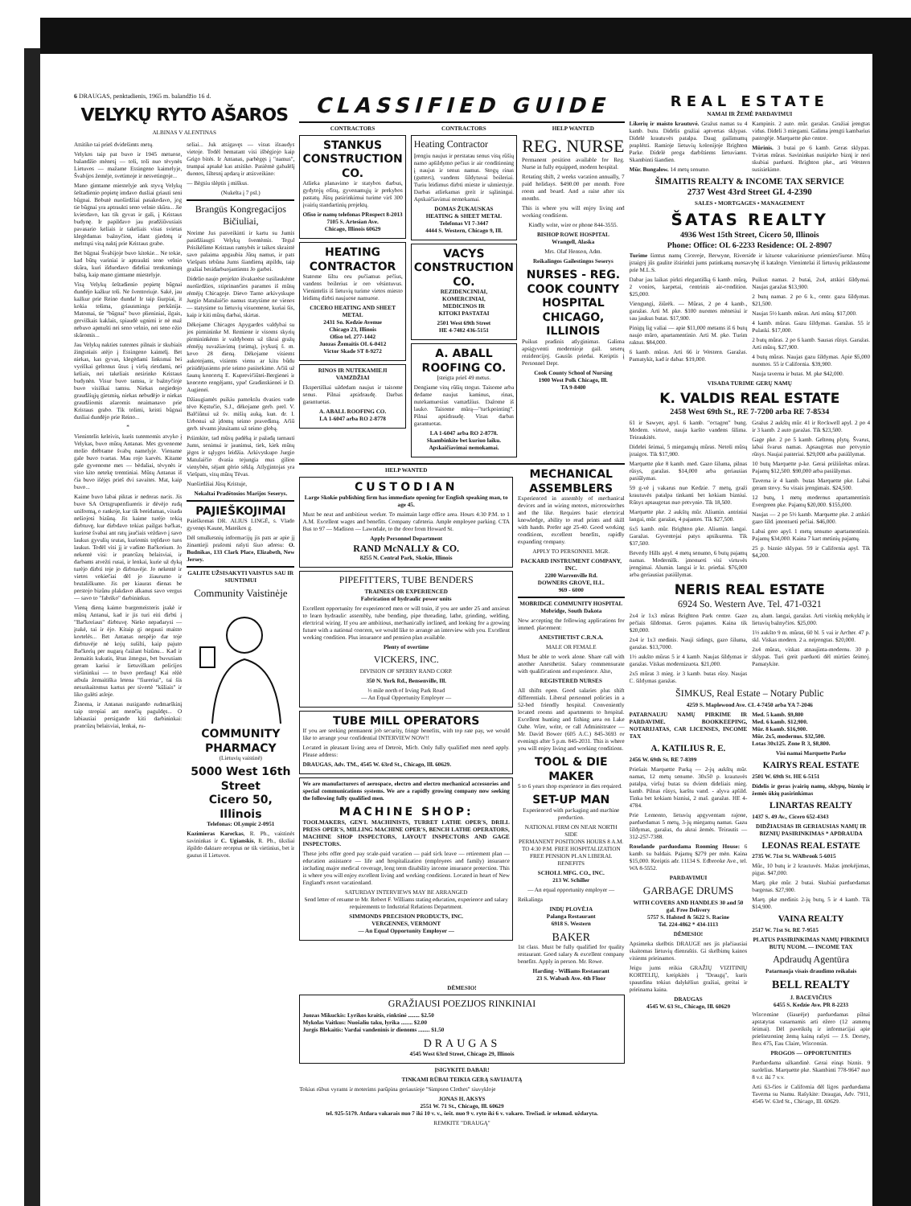6 DRAUGAS, penktadienis, 1965 m. balandžio 16 d.
VELYKŲ RYTO AŠAROS
ALBINAS V ALENTINAS
Atsitiko tai prieš dvidešimts metų.
Velykos taip pat buvo ir 1945 metuose, balandžio mėnesį — toli, toli nuo tėvynės Lietuvos — mažame Essingeno kaimelyje, Švabijos žemėje, svetimoje ir nesvetingoje...
Mano gimtame miestelyje ank styvą Velykų šeštadienio popietę imdavo dusliai griauti seni būgnai. Bobutė nuoširdžiai pasakodavo, jog tie būgnai yra aptraukti seno velnio skūra... Jie kviesdavo, kas tik gyvas ir gali, į Kristaus budynę. Ir papildavo jau pradžiūvusiais pavasario keliais ir takeliais visas svietas klegėdamas bažnyčion, idant giedotų ir melstųsi visą naktį prie Kristaus grabo.
Bet būgnai Švabijoje buvo kitokie... Ne tokie, kad būtų variniai ir aptraukti seno velnio skūra, kuri išduodavo dideliai trenksmingą balsą, kaip mano gimtame miestelyje.
Visą Velykų šeštadienio popietę būgnai dundėjo kažkur toli. Ne šventoriuje. Sakė, jau kažkur prie Reino dunda! Ir taip šiurpiai, it kokia tolima, griausminga perkūnija. Matomai, tie "būgnai" buvo plieniniai, ilgais, gerviškais kaklais, spiaudė ugnimi ir nė maž nebuvo apmušti nei seno velnio, nei seno ožio skūromis...
Jau Velykų nakties sutemos pilnais ir skubiais žingsniais atėjo į Essingeno kaimelį. Bet niekas, kas gyvas, klegėdami linksmai bei vyriškai geltonus ūsus į viršų riesdami, nei keliais, nei takeliais nesirinko Kristaus budynėn. Visur buvo tamsu, ir bažnyčioje buvo visiškai tamsu. Niekas negiedojo graudžiųjų giesmių, niekas nebudėjo ir niekas graudžiomis ašaromis neaimanavo prie Kristaus grabo. Tik tolimi, keisti būgnai dusliai dundėjo prie Reino...
*
Vienintelis keleivis, kuris sutemomis atvyko į Velykas, buvo mūsų Antanas. Mes gyvenome molio drėbtame švabų namelyje. Viename gale buvo tvartas. Mau rojo karvės. Kitame gale gyvenome mes — bėdaliai, tėvynės ir viso kito netekę tremtiniai. Mūsų Antanas iš čia buvo išėjęs prieš dvi savaites. Mat, kaip buvo...
Kaime buvo labai piktas ir nedoras nacis. Jis buvo SA Ortsgrupenfiureris ir dėvėjo rudą uniformą, o rankoje, kur tik beeidamas, visada nešiojosi bizūną. Jis kaime turėjo tokią dirbtuvę, kur dirbdavo tokias pailgas bačkas, kuriose švabai ant ratų jaučiais veždavo į savo laukus gyvulių srutas, kuriomis tręšdavo tuos laukus. Todėl visi jį ir vadino Bačkorium. Jo nekentė visi: ir prancūzų belaisviai, ir darbams atvežti rusai, ir lenkai, kurie už dyką turėjo dirbti toje jo dirbtuvėje. Jo nekentė ir vietos vokiečiai dėl jo žiaurumo ir brutališkumo. Jis per kiauras dienas be perstojo bizūnu plakdavo alkanus savo vergus — savo to "fabriko" darbininkus.
Vieną dieną kaimo burgemeisteris įsakė ir mūsų Antanui, kad ir jis turi eiti dirbti į "Bačkoriaus" dirbtuvę. Nieko nepadarysi — įsakė, tai ir ėjo. Kitaip gi negausi maisto kortelės... Bet Antanas nespėjo dar toje dirbtuvėje nė kojų sušilti, kaip pajuto Bačkorių per nugarą čaižant bizūnu... Kad ir žemaitis kukutis, lėtas žmogus, bet buvusiam geram kariui ir lietuviškam policijos viršininkui — to buvo perdaug! Kai rėžė atbula žemaitiška letena "fiureriui", tai šis nesuskaitomus kartus per sivertė "kūliais" ir liko gulėti asloje.
Žinoma, ir Antanas nusigando rudmarškinį taip stropiai ant menčių paguldęs... O labiausiai persigando kiti darbininkai: prancūzų belaisviai, lenkai, ru-
seliai... Juk atsigavęs — visus išsaudys vietoje. Todėl bematant visi išbėgiojo kaip Grigo bitės. Ir Antanas, parbėgęs į "namus", trumpai apsakė kas atsitiko. Pasiėmė gabalėlį duonos, šiltesnį apdarą ir atsisveikino:
— Bėgsiu slėptis į miškus.
(Nukelta į 7 psl.)
Brangūs Kongregacijos Bičiuliai,
Norime Jus pasveikinti ir kartu su Jumis pasidžiaugti Velykų šventėmis. Tegul Prisikėlimo Kristaus ramybės ir taikos skraistė savo palaima apgaubia Jūsų namus, ir pats Viešpats tebūna Jums šiandieną atpildu, taip gražiai besidarbuojantiems Jo garbei.
Didelio naujo projekto išvakarėse susilaukėme nuoširdžios, stiprinančios paramos iš mūsų rėmėjų Chicagoje. Dievo Tarno arkivyskupo Jurgio Matulaičio namus statysime ne vienos — statysime su lietuvių visuomene, kuriai šis, kaip ir kiti mūsų darbai, skirtas.
Dėkojame Chicagos Apygardos valdybai su jos pirmininke M. Remiene ir visoms skyrių pirmininkėms ir valdyboms už tikrai gražų rėmėjų suvažiavimą (seimą), įvykusį š. m. kovo 28 dieną. Dėkojame visiems aukotojams, visiems vienu ar kitu būdu prisidėjusiems prie seimo pasisekimo. Ačiū už šaunų koncertą E. Kuprevičiūtei-Bergienei ir koncerto rengėjams, ypač Gradinskienei ir D. Augienei.
Džiaugiamės puikiu pamokslu dvasios vado tėvo Kęstučio, S.J., dėkojame gerb. prel. V. Balčiūnui už šv. mišių auką, kun. dr. I. Urbonui už įdomų seimo pravedimą. Ačiū gerb. tėvams jėzuitams už seimo globą.
Priimkite, tad mūsų padėką ir pažadą tarnauti Jums, senimui ir jaunimui, tiek, kiek mūsų jėgos ir sąlygos leidžia. Arkivyskupo Jurgio Matulaičio dvasia tejungia mus gilion vienybėn, sėjant gėrio sėklą. Atlygintojas yra Viešpats, visų mūsų Tėvas.
Nuoširdžiai Jūsų Kristuje,
Nekaltai Pradėtosios Marijos Seserys.
PAJIEŠKOJIMAI
Paieškomas DR. ALIUS LINGĖ, s. Vlado gyvenęs Kaune, Mateikos g.
Dėl smulkesnių informacijų jis pats ar apie jį žinantieji prašomi rašyti šiuo adresu: O. Budnikas, 133 Clark Place, Elizabeth, New Jersey.
GALITE UŽSISAKYTI VAISTUS SAU IR SIUNTIMUI
Community Vaistinėje
COMMUNITY PHARMACY
(Lietuvių vaistinė)
5000 West 16th Street
Cicero 50, Illinois
Telefonas: OLympic 2-0951
Kazimieras Kareckas, R. Ph., vaistinės savininkas ir C. Ugianskis, R. Ph., tiksliai išpildo daktaro receptus ne tik vietinius, bet ir gautus iš Lietuvos.
CLASSIFIED GUIDE
CONTRACTORS
STANKUS CONSTRUCTION CO.
Atlieka planavimo ir statybos darbus, gydytojų ofisų, gyvenamųjų ir prekybos pastatų. Jūsų pasirinkimui turime virš 300 įvairių standartinių projektų.
Ofiso ir namų telefonas PRospect 8-2013
7105 S. Artesian Ave.
Chicago, Illinois 60629
HEATING CONTRACTOR
Statome šiltu oru pučiamus pečius, vandens boilerius ir oro vėsintuvus. Vienintelis iš lietuvių turime vietos miesto leidimą dirbti naujuose namuose.
CICERO HEATING AND SHEET METAL
2431 So. Kedzie Avenue
Chicago 23, Illinois
Ofiso tel. 277-1442
Juozas Žemaitis OL 6-0412
Victor Skade ST 8-9272
RINOS IR NUTEKAMIEJI VAMZDŽIAI
Ekspertiškai uždedam naujus ir taisome senus. Pilnai apsidraudę. Darbas garantuotas.
A. ABALL ROOFING CO.
LA 1-6047 arba RO 2-8778
CONTRACTORS
Heating Contractor
Įrengiu naujus ir perstatau senus visų rūšių namo apšildymo pečius ir air conditioning į naujus ir senus namus. Stogų rinas (gutters), vandens šildytuvai boileriai. Turiu leidimus dirbti mieste ir užmiestyje. Darbas atliekamas greit ir sąžiningai. Apskaičiavimai nemokamai.
DOMAS ŽUKAUSKAS
HEATING & SHEET METAL
Telefonas VI 7-3447
4444 S. Western, Chicago 9, Ill.
VACYS CONSTRUCTION CO.
REZIDENCINIAI,
KOMERCINIAI,
MEDICINOS IR
KITOKI PASTATAI
2501 West 69th Street
HE 4-7482 436-5151
A. ABALL ROOFING CO.
Įsteigta prieš 49 metus.
Dengiame visų rūšių stogus. Taisome arba dedame naujus kaminus, rinas, nutekamuosius vamzdžius. Dažome iš lauko. Taisome mūrą—"tuckpointing". Pilnai apsidraudę. Visas darbas garantuotas.
LA 1-6047 arba RO 2-8778.
Skambinkite bet kuriuo laiku. Apskaičiavimai nemokamai.
HELP WANTED
REG. NURSE
Permanent position available for Reg. Nurse in fully equipped, modern hospital.
Rotating shift, 2 weeks vacation annually, 7 paid holidays. $490.00 per month. Free room and board. And a raise after six months.
This is where you will enjoy living and working conditions.
Kindly write, wire or phone 844-3555.
BISHOP ROWE HOSPITAL
Wrangell, Alaska
Mrs. Olaf Henson, Adm.
Reikalingos Gailestingos Seserys
NURSES - REG.
COOK COUNTY HOSPITAL
CHICAGO, ILLINOIS
Puikus pradinis atlyginimas. Galima apsigyventi modernioje gail. seserų rezidencijoj. Gausūs priedai. Kreiptis į Personnel Dept.
Cook County School of Nursing
1900 West Polk Chicago, Ill.
TA 9-8400
HELP WANTED
CUSTODIAN
Large Skokie publishing firm has immediate opening for English speaking man, to age 45.
Must be neat and ambitious worker. To maintain large office area. Hours 4:30 P.M. to 1 A.M. Excellent wages and benefits. Company cafeteria. Ample employee parking. CTA Bus to 97 — Madison — Lawndale, to the door from Howard St.
Apply Personnel Department
RAND McNALLY & CO.
8255 N. Central Park, Skokie, Illinois
PIPEFITTERS, TUBE BENDERS
TRAINEES OR EXPERIENCED
Fabrication of hydraulic power units
Excellent opportunity for experienced men or will train, if you are under 25 and anxious to learn hydraulic assembly, tube bending, pipe threading, lathe, grinding, welding, electrical wiring. If you are ambitious, mechanically inclined, and looking for a growing future with a national concern, we would like to arrange an interview with you. Excellent working condition. Plus insurance and pension plan available.
Plenty of overtime
VICKERS, INC.
DIVISION OF SPERRY RAND CORP.
350 N. York Rd., Bensenville, Ill.
½ mile north of Irving Park Road
— An Equal Opportunity Employer —
TUBE MILL OPERATORS
If you are seeking permanent job security, fringe benefits, with top rate pay, we would like to arrange your confidential INTERVIEW NOW!!
Located in pleasant living area of Detroit, Mich. Only fully qualified men need apply. Please address:
DRAUGAS, Adv. TM., 4545 W. 63rd St., Chicago, Ill. 60629.
We are manufacturers of aerospace, electro and electro mechanical accessories and special communications systems. We are a rapidly growing company now seeking the following fully qualified men.
MACHINE SHOP:
TOOLMAKERS, GEN'L MACHINISTS, TURRET LATHE OPER'S, DRILL PRESS OPER'S, MILLING MACHINE OPER'S, BENCH LATHE OPERATORS, MACHINE SHOP INSPECTORS, LAYOUT INSPECTORS AND GAGE INSPECTORS.
These jobs offer good pay scale-paid vacation — paid sick leave — retirement plan — education assistance — life and hospitalization (employees and family) insurance including major medical coverage, long term disability income insurance protection. This is where you will enjoy excellent living and working conditions. Located in heart of New England's resort vacationland.
SATURDAY INTERVIEWS MAY BE ARRANGED
Send letter of resume to Mr. Robert F. Williams stating education, experience and salary requirements to Industrial Relations Department.
SIMMONDS PRECISION PRODUCTS, INC.
VERGENNES, VERMONT
— An Equal Opportunity Employer —
MECHANICAL ASSEMBLERS
Experienced in assembly of mechanical devices and in wiring motors, microswitches and the like. Requires basic electrical knowledge, ability to read prints and skill with hands. Prefer age 25-40. Good working conditions, excellent benefits, rapidly expanding company.
APPLY TO PERSONNEL MGR.
PACKARD INSTRUMENT COMPANY, INC.
2200 Warrenville Rd.
DOWNERS GROVE, ILL.
969 - 6000
MOBRIDGE COMMUNITY HOSPITAL
Mobridge, South Dakota
Now accepting the following applications for immed. placement:
ANESTHETIST C.R.N.A.
MALE OR FEMALE
Must be able to work alone. Share call with another Anesthetist. Salary commensurate with qualifications and experience. Also,
REGISTERED NURSES
All shifts open. Good salaries plus shift differentials. Liberal personnel policies in a 52-bed friendly hospital. Conveniently located rooms and apartments to hospital. Excellent hunting and fishing area on Lake Oahe. Wire, write, or call Administrator — Mr. David Bower (605 A.C.) 845-3693 or evenings after 5 p.m. 845-2031. This is where you will enjoy living and working conditions.
TOOL & DIE MAKER
5 to 6 years shop experience in dies required.
SET-UP MAN
Experienced with packaging and machine production.
NATIONAL FIRM ON NEAR NORTH SIDE
PERMANENT POSITIONS HOURS 8 A.M. TO 4:30 P.M. FREE HOSPITALIZATION FREE PENSION PLAN LIBERAL BENEFITS
SCHOLL MFG. CO., INC.
213 W. Schiller
— An equal opportunity employer —
Reikalinga
INDŲ PLOVĖJA
Palanga Restaurant
6918 S. Western
BAKER
1st class. Must be fully qualified for quality restaurant. Good salary & excellent company benefits. Apply in person. Mr. Rowe.
Harding - Williams Restaurant
23 S. Wabash Ave. 4th Floor
DĖMESIO!
GRAŽIAUSI POEZIJOS RINKINIAI
Juozas Mikuckis: Lyrikos kraitis, rinktinė ........ $2.50
Mykolas Vaitkus: Nuošaliu taku, lyrika ........ $2.00
Jurgis Blekaitis: Vardai vandeninis ir dienoms ........ $1.50
DRAUGAS
4545 West 63rd Street, Chicago 29, Illinois
ĮSIGYKITE DABAR!
TINKAMI RŪBAI TEIKIA GERĄ SAVIJAUTĄ
Tokius rūbus vyrams ir moterims parūpina geriausioje "Simpson Clothes" siuvykloje
JONAS H. AKSYS
2551 W. 71 St., Chicago, Ill. 60629
tel. 925-5179. Atdara vakarais nuo 7 iki 10 v. v., šešt. nuo 9 v. ryto iki 6 v. vakaro. Trečiad. ir sekmad. uždaryta.
REMKITE "DRAUGĄ"
REAL ESTATE
NAMAI IR ŽEMĖ PARDAVIMUI
Likerių ir maisto krautuvė. Gražus namas su 4 kamb. butu. Didelis gražiai aptvertas sklypas. Didelė krautuvės patalpa. Daug gailimumų praplėsti. Ramioje lietuvių kolonijoje Brighton Parke. Didelė proga darbštiems lietuviams. Skambinti šiandien.
Mūr. Bungalow. 14 metų senumo.
Kampinis. 2 auto. mūr. garažas. Gražiai įrengtas vidus. Dideli 3 miegami. Galima įrengti kambarius pastogėje. Marquette pko centre.
Mūrinis. 3 butai po 6 kamb. Geras sklypas. Tvirtas mūras. Savininkas nusipirko biznį ir nori skubiai parduoti. Brighton pke., arti Western susisiekimo.
ŠIMAITIS REALTY & INCOME TAX SERVICE
2737 West 43rd Street GL 4-2390
SALES • MORTGAGES • MANAGEMENT
ŠATAS REALTY
4936 West 15th Street, Cicero 50, Illinois
Phone: Office: OL 6-2233 Residence: OL 2-8907
Turime šimtus namų Ciceroje, Berwyne, Riverside ir kituose vakariniuose priemiesčiuose. Mūsų įstaigoj jūs gaulite išsirinkti jums patinkamą nuosavybę iš katalogo. Vienintelai iš lietuvių priklausome prie M.L.S.
Dabar jau laikas pirkti elegantišką 6 kamb. mūrą, 2 vonios, karpetai, centrinis air-condition. $25,000.
Viengungi, žiūrėk. — Mūras, 2 po 4 kamb., garažas. Arti M. pko. $100 nuomos mėnesiui ir sau jaukus butas. $17,900.
Pinigų lig valiai — apie $11,000 metams iš 6 butų naujo mūro, apartamentinio. Arti M. pko. Turim raktus. $84,000.
6 kamb. mūras. Arti 66 ir Western. Garažas. Pamatykit, kad ir dabar. $19,000.
Puikus namas. 2 butai, 2x4, atskiri šildymai. Naujas garažas $13,900.
2 butų namas. 2 po 6 k., centr. gazu šildymas. $21,500.
Naujas 5½ kamb. mūras. Arti mūsų. $17,000.
4 kamb. mūras. Gazu šildymas. Garažas. 55 ir Pulaski. $17,000.
2 butų mūras. 2 po 6 kamb. Sausas rūsys. Garažas. Arti mūsų. $27,900.
4 butų mūras. Naujas gazu šildymas. Apie $5,000 nuomos. 55 ir California. $39,900.
Nauja taverna ir butas. M. pke $42,000.
VISADA TURIME GERŲ NAMŲ
K. VALDIS REAL ESTATE
2458 West 69th St., RE 7-7200 arba RE 7-8534
61 ir Sawyer, apyl. 6 kamb. "octagon" bung. Modern. virtuvė, nauja karšto vandens šilima. Teiraukitės.
Didelei šeimai, 5 miegamųjų mūras. Netoli mūsų įstaigos. Tik $17,900.
Marquette pke 8 kamb. med. Gazo šiluma, pilnas rūsys, garažas. $14,000 arba geriausias pasiūlymas.
59 g-vė į vakarus nuo Kedzie. 7 metų, graži krautuvės patalpa tinkanti bet kokiam bizniui. Rūsys apsaugotas nuo potvynio. Tik 18,500.
Marquette pke. 2 aukštų mūr. Aliumin. antriniai langai, mūr. garažas, 4 pajamos. Tik $27,500.
6x5 kamb. mūr. Brighton pke. Aliumin. langai. Garažas. Gyventojai patys apsikurena. Tik $37,500.
Beverly Hills apyl. 4 metų senumo, 6 butų pajamų namas. Modernišk. įmonuoti visi virtuvės įrengimai. Alumin. langai ir kt. priedai. $76,000 arba geriausias pasiūlymas.
Gražus 2 aukštų mūr. 41 ir Rockwell apyl. 2 po 4 ir 3 kamb. 2 auto garažas. Tik $23,500.
Gage pke. 2 po 5 kamb. Geltonų plytų. Švarus, labai švarus namas. Apsaugotas nuo potvynio rūsys. Naujai pasteriai. $29,000 arba pasiūlymas.
10 butų Marquette p-ke. Gerai prižiūrėtas mūras. Pajamų $12,500. $90,000 arba pasiūlymas.
Taverna ir 4 kamb. butas Marquette pke. Labai geram stovy. Su visais įrengimais. $24,500.
12 butų, 1 metų modernus apartamentinis Evergreen pke. Pajamų $20,000. $155,000.
Naujas — 2 po 5½ kamb. Marquette pke. 2 atskiri gazo šild. įmontuoti pečiai. $46,000.
Labai gero apyl. 1 metų senumo apartamentinis. Pajamų $34,000. Kaina 7 kart metinių pajamų.
25 p. biznio sklypas. 59 ir California apyl. Tik $4,200.
NERIS REAL ESTATE
6924 So. Western Ave. Tel. 471-0321
2x4 ir 1x3 mūras Brighton Park centre. Gazo pečiais šildomas. Geros pajamos. Kaina tik $20,000.
2x4 ir 1x3 medinis. Nauji sidings, gazo šiluma, garažas. $13,7000.
1½ aukšto mūras 5 ir 4 kamb. Naujas šildymas ir garažas. Viskas modernizuota. $21,000.
2x5 mūras 3 mieg. ir 3 kamb. butas rūsy. Naujas C. šildymas garažas.
zu, alum. langai, garažas. Arti visokių mokyklų ir lietuvių bažnyčios. $25,000.
1½ aukšto 9 m. mūras, 60 bl. 5 vai ir Archer. 47 p. skl. Viskas modern. 2 a. neįrengtas. $20,000.
2x4 mūras, viskas atnaujinta-modernu. 30 p. sklypas. Turi greit parduoti dėl mirties šeimoj. Pamatykite.
ŠIMKUS, Real Estate – Notary Public
4259 S. Maplewood Ave. CL 4-7450 arba YA 7-2046
PATARNAUJU NAMŲ PIRKIME IR PARDAVIME. BOOKKEEPING, NOTARIJATAS, CAR LICENSES, INCOME TAX
A. KATILIUS R. E.
2456 W. 69th St. RE 7-8399
Priešais Marquette Parką — 2-jų aukštų mūr. namas, 12 metų senumo. 30x50 p. krautuvės patalpa, viršuj butas su dviem dideliais mieg. kamb. Pilnas rūsys, karštu vand. - alyva apšild. Tinka bet kokiam bizniui, 2 maš. garažas. HE 4-4784.
Prie Lemonto, lietuvių apgyventam rajone, parduodamas 5 metų, 3-jų miegamų namas. Gazu šildymas, garažas, du akrai žemės. Teirautis — 312-257-7388.
Roselande parduodama Rooming House: 6 kamb. su baldais. Pajamų $279 per mėn. Kaina $15,000. Kreiptis adr. 11134 S. Edbrooke Ave., tel. WA 8-5552.
PARDAVIMUI
GARBAGE DRUMS
WITH COVERS AND HANDLES 30 and 50 gal. Free Delivery
5757 S. Halsted & 5622 S. Racine
Tel. 224-4862 * 434-1113
DĖMESIO!
Apsimoka skelbtis DRAUGE nes jis plačiausiai skaitomas lietuvių dienraštis. Gi skelbimų kainos visiems prieinamos.
Jeigu jums reikia GRAŽIŲ VIZITINIŲ KORTELIŲ, kreipkitės į "Draugą", kuris spausdina tokius dalykėlius gražiai, greitai ir prieinama kaina.
DRAUGAS
4545 W. 63 St., Chicago, Ill. 60629
Med. 5 kamb. $9,800
Med. 6 kamb. $12,900.
Mūr. 8 kamb. $16,900.
Mūr. 2x5, modernus. $32,500.
Lotas 30x125. Zone R 3, $8,800.
Visi namai Marquette Parke
KAIRYS REAL ESTATE
2501 W. 69th St. HE 6-5151
Didelis ir geras įvairių namų, sklypų, biznių ir žemės ūkių pasirinkimas
LINARTAS REALTY
1437 S. 49 Av., Cicero 652-4343
DIDŽIAUSIAS IR GERIAUSIAS NAMŲ IR BIZNIŲ PASIRINKIMAS * APDRAUDA
LEONAS REAL ESTATE
2735 W. 71st St. WAlbrook 5-6015
Mūr., 10 butų ir 2 krautuvės. Mažas įmokėjimas, pigus. $47,000.
Marq. pke mūr. 2 butai. Skubiai parduodamas bargenas. $27,900.
Marq. pke medinis 2-jų butų, 5 ir 4 kamb. Tik $14,900.
VAINA REALTY
2517 W. 71st St. RE 7-9515
PLATUS PASIRINKIMAS NAMŲ PIRKIMUI
BUTŲ NUOM. — INCOME TAX
Apdraudų Agentūra
Patarnauja visais draudimo reikalais
BELL REALTY
J. BACEVIČIUS
6455 S. Kedzie Ave. PR 8-2233
Wisconsine (šiaurėje) parduodamas pilnai apstatytas vasarnamis arti ežero (12 asmenų šeimai). Dėl paveikslų ir informacijai apie priešsezoninę žemą kainą rašyti — J.S. Dorsey, Box 475, Eau Claire, Wisconsin.
PROGOS — OPPORTUNITIES
Parduodama užkandinė. Gerai einąs biznis. 9 suolelius. Marquette pke. Skambinti 778-9647 nuo 8 v.r. iki 7 v.v.
Arti 63-čios ir California dėl ligos parduodama Taverna su Namu. Rašykite: Draugas, Adv. 7911, 4545 W. 63rd St., Chicago, Ill. 60629.